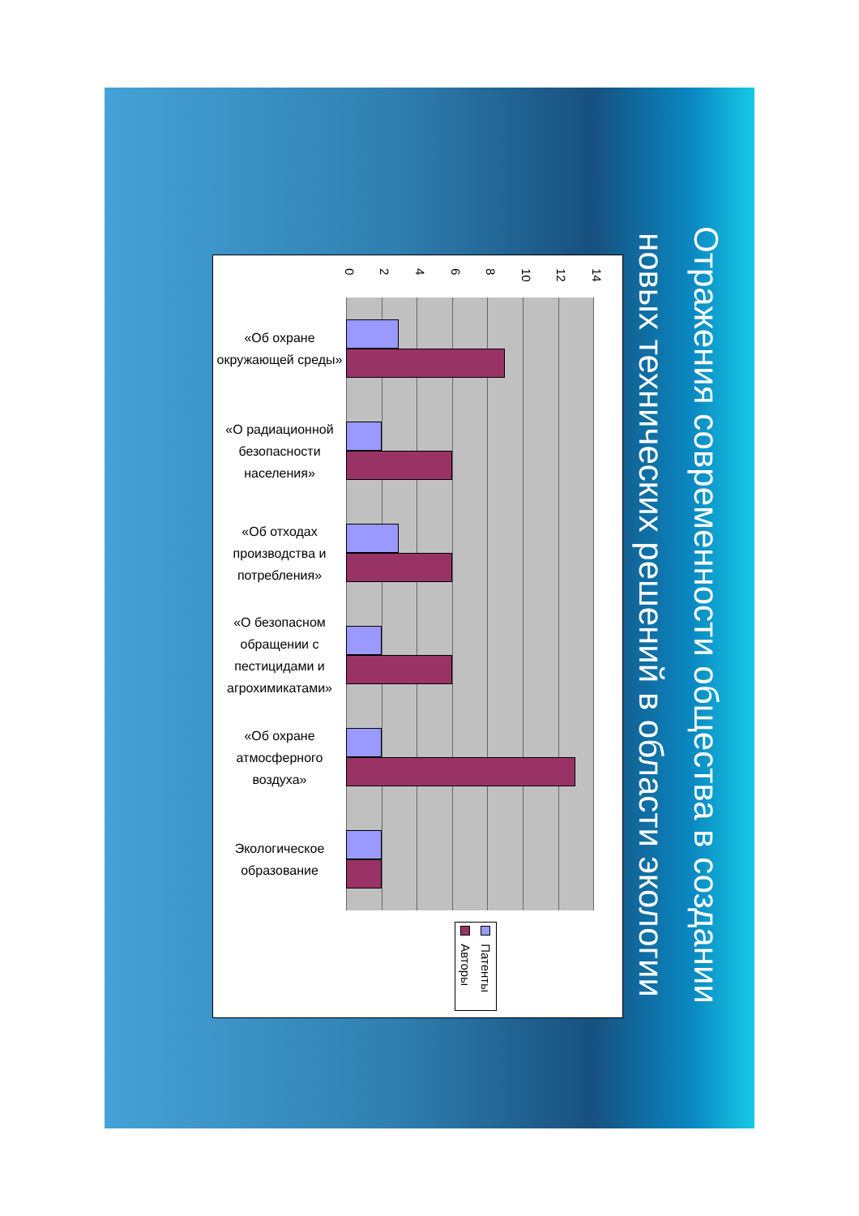Отражения современности общества в создании новых технических решений в области экологии
02468 10 12 14
«Об охране окружающей среды»
«О радиационной безопасности населения»
«Об отходах производства и потребления»
«О безопасном обращении с пестицидами и агрохимикатами»
«Об охране атмосферного воздуха»
Экологическое образование
Патенты
Авторы